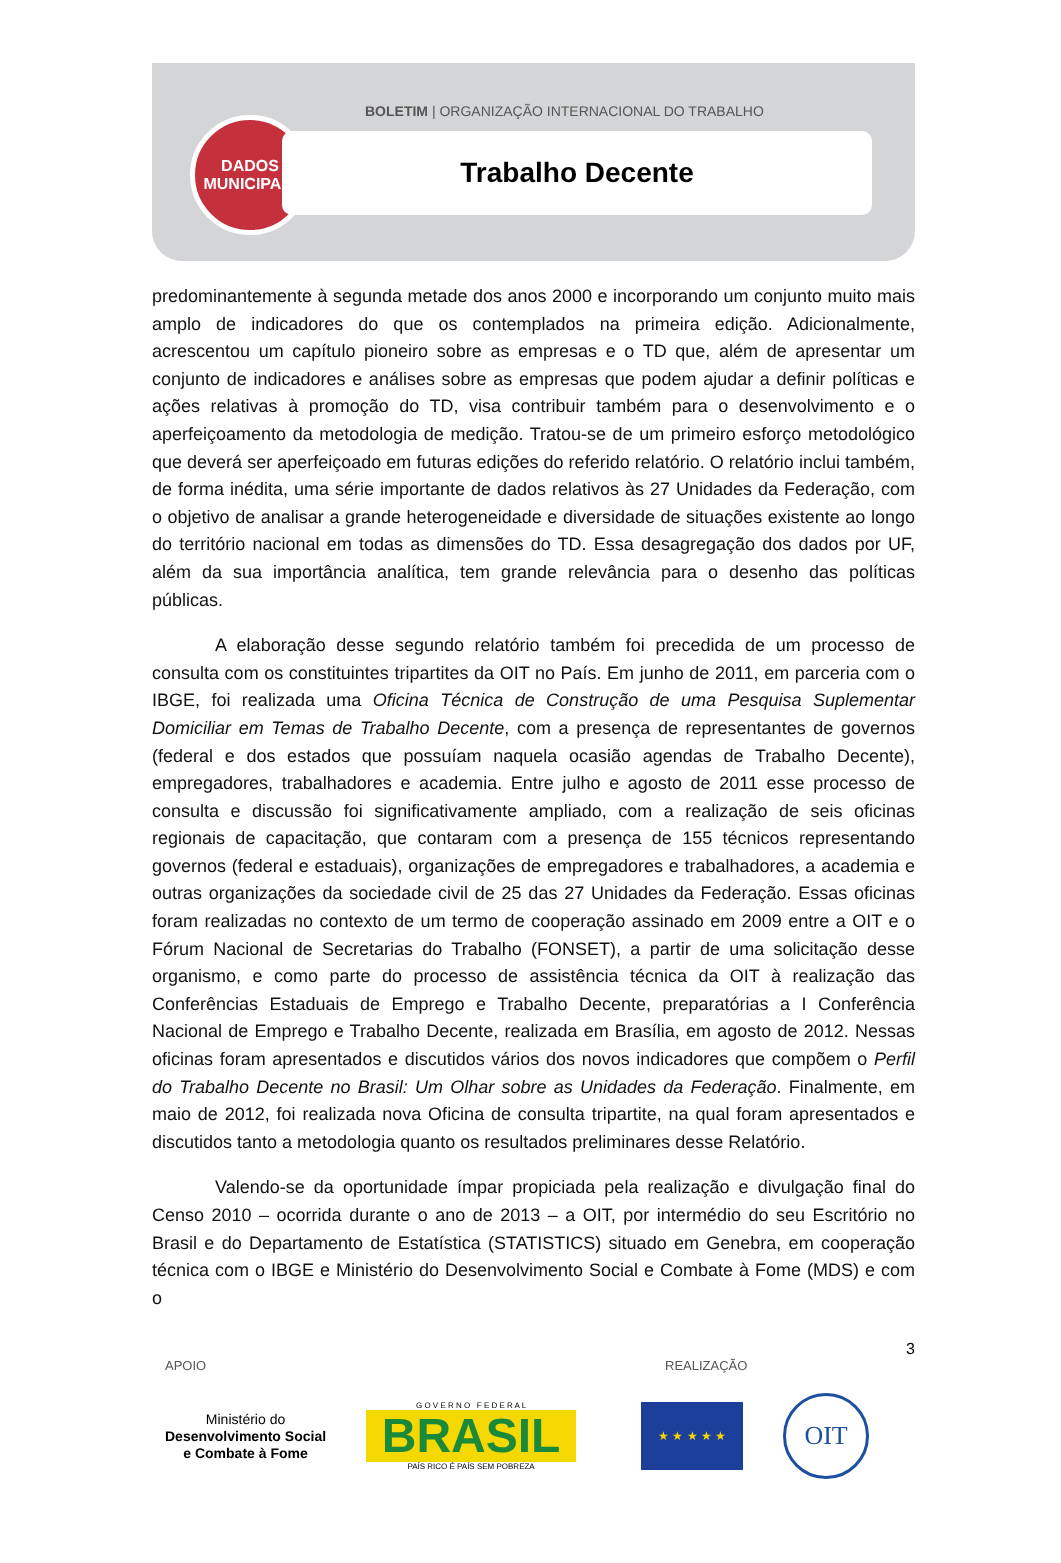DADOS
MUNICIPAIS
BOLETIM | ORGANIZAÇÃO INTERNACIONAL DO TRABALHO
Trabalho Decente
predominantemente à segunda metade dos anos 2000 e incorporando um conjunto muito mais amplo de indicadores do que os contemplados na primeira edição. Adicionalmente, acrescentou um capítulo pioneiro sobre as empresas e o TD que, além de apresentar um conjunto de indicadores e análises sobre as empresas que podem ajudar a definir políticas e ações relativas à promoção do TD, visa contribuir também para o desenvolvimento e o aperfeiçoamento da metodologia de medição. Tratou-se de um primeiro esforço metodológico que deverá ser aperfeiçoado em futuras edições do referido relatório. O relatório inclui também, de forma inédita, uma série importante de dados relativos às 27 Unidades da Federação, com o objetivo de analisar a grande heterogeneidade e diversidade de situações existente ao longo do território nacional em todas as dimensões do TD. Essa desagregação dos dados por UF, além da sua importância analítica, tem grande relevância para o desenho das políticas públicas.
A elaboração desse segundo relatório também foi precedida de um processo de consulta com os constituintes tripartites da OIT no País. Em junho de 2011, em parceria com o IBGE, foi realizada uma Oficina Técnica de Construção de uma Pesquisa Suplementar Domiciliar em Temas de Trabalho Decente, com a presença de representantes de governos (federal e dos estados que possuíam naquela ocasião agendas de Trabalho Decente), empregadores, trabalhadores e academia. Entre julho e agosto de 2011 esse processo de consulta e discussão foi significativamente ampliado, com a realização de seis oficinas regionais de capacitação, que contaram com a presença de 155 técnicos representando governos (federal e estaduais), organizações de empregadores e trabalhadores, a academia e outras organizações da sociedade civil de 25 das 27 Unidades da Federação. Essas oficinas foram realizadas no contexto de um termo de cooperação assinado em 2009 entre a OIT e o Fórum Nacional de Secretarias do Trabalho (FONSET), a partir de uma solicitação desse organismo, e como parte do processo de assistência técnica da OIT à realização das Conferências Estaduais de Emprego e Trabalho Decente, preparatórias a I Conferência Nacional de Emprego e Trabalho Decente, realizada em Brasília, em agosto de 2012. Nessas oficinas foram apresentados e discutidos vários dos novos indicadores que compõem o Perfil do Trabalho Decente no Brasil: Um Olhar sobre as Unidades da Federação. Finalmente, em maio de 2012, foi realizada nova Oficina de consulta tripartite, na qual foram apresentados e discutidos tanto a metodologia quanto os resultados preliminares desse Relatório.
Valendo-se da oportunidade ímpar propiciada pela realização e divulgação final do Censo 2010 – ocorrida durante o ano de 2013 – a OIT, por intermédio do seu Escritório no Brasil e do Departamento de Estatística (STATISTICS) situado em Genebra, em cooperação técnica com o IBGE e Ministério do Desenvolvimento Social e Combate à Fome (MDS) e com o
3
APOIO REALIZAÇÃO
Ministério do
Desenvolvimento Social
e Combate à Fome
G O V E R N O F E D E R A L
BRASIL
PAÍS RICO É PAÍS SEM POBREZA
★ ★ ★ ★ ★
OIT